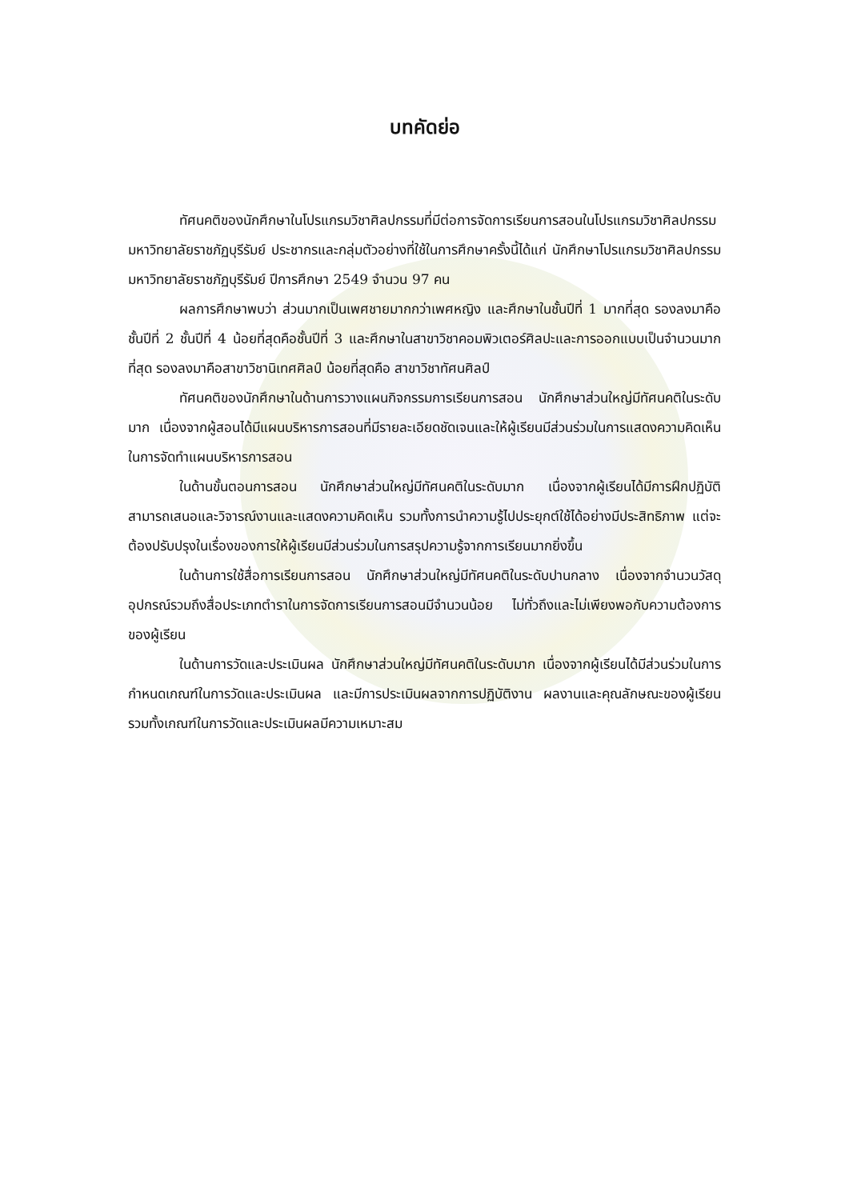บทคัดย่อ
ทัศนคติของนักศึกษาในโปรแกรมวิชาศิลปกรรมที่มีต่อการจัดการเรียนการสอนในโปรแกรมวิชาศิลปกรรม มหาวิทยาลัยราชภัฏบุรีรัมย์ ประชากรและกลุ่มตัวอย่างที่ใช้ในการศึกษาครั้งนี้ได้แก่ นักศึกษาโปรแกรมวิชาศิลปกรรม มหาวิทยาลัยราชภัฏบุรีรัมย์ ปีการศึกษา 2549 จำนวน 97 คน
ผลการศึกษาพบว่า ส่วนมากเป็นเพศชายมากกว่าเพศหญิง และศึกษาในชั้นปีที่ 1 มากที่สุด รองลงมาคือชั้นปีที่ 2 ชั้นปีที่ 4 น้อยที่สุดคือชั้นปีที่ 3 และศึกษาในสาขาวิชาคอมพิวเตอร์ศิลปะและการออกแบบเป็นจำนวนมากที่สุด รองลงมาคือสาขาวิชานิเทศศิลป์ น้อยที่สุดคือ สาขาวิชาทัศนศิลป์
ทัศนคติของนักศึกษาในด้านการวางแผนกิจกรรมการเรียนการสอน นักศึกษาส่วนใหญ่มีทัศนคติในระดับมาก เนื่องจากผู้สอนได้มีแผนบริหารการสอนที่มีรายละเอียดชัดเจนและให้ผู้เรียนมีส่วนร่วมในการแสดงความคิดเห็นในการจัดทำแผนบริหารการสอน
ในด้านขั้นตอนการสอน นักศึกษาส่วนใหญ่มีทัศนคติในระดับมาก เนื่องจากผู้เรียนได้มีการฝึกปฏิบัติ สามารถเสนอและวิจารณ์งานและแสดงความคิดเห็น รวมทั้งการนำความรู้ไปประยุกต์ใช้ได้อย่างมีประสิทธิภาพ แต่จะต้องปรับปรุงในเรื่องของการให้ผู้เรียนมีส่วนร่วมในการสรุปความรู้จากการเรียนมากยิ่งขึ้น
ในด้านการใช้สื่อการเรียนการสอน นักศึกษาส่วนใหญ่มีทัศนคติในระดับปานกลาง เนื่องจากจำนวนวัสดุอุปกรณ์รวมถึงสื่อประเภทตำราในการจัดการเรียนการสอนมีจำนวนน้อย ไม่ทั่วถึงและไม่เพียงพอกับความต้องการของผู้เรียน
ในด้านการวัดและประเมินผล นักศึกษาส่วนใหญ่มีทัศนคติในระดับมาก เนื่องจากผู้เรียนได้มีส่วนร่วมในการกำหนดเกณฑ์ในการวัดและประเมินผล และมีการประเมินผลจากการปฏิบัติงาน ผลงานและคุณลักษณะของผู้เรียน รวมทั้งเกณฑ์ในการวัดและประเมินผลมีความเหมาะสม